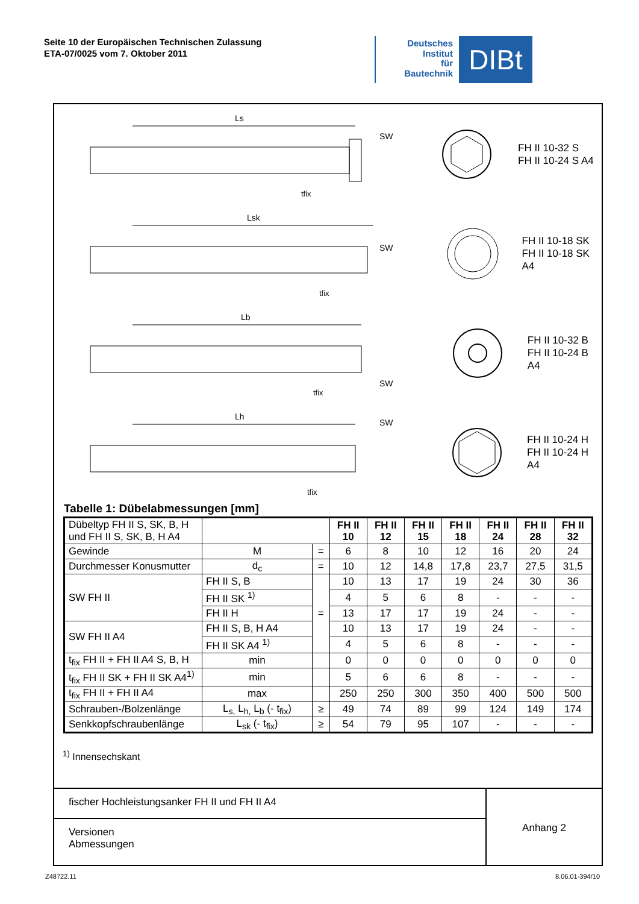Seite 10 der Europäischen Technischen Zulassung
ETA-07/0025 vom 7. Oktober 2011
Deutsches
Institut
für
Bautechnik
DIBt
Ls
SW
tfix
FH II 10-32 S
FH II 10-24 S A4
Lsk
SW
tfix
FH II 10-18 SK
FH II 10-18 SK A4
Lb
SW
tfix
FH II 10-32 B
FH II 10-24 B A4
Lh
SW
tfix
FH II 10-24 H
FH II 10-24 H A4
Tabelle 1: Dübelabmessungen [mm]
| Dübeltyp FH II S, SK, B, H und FH II S, SK, B, H A4 | | | FH II 10 | FH II 12 | FH II 15 | FH II 18 | FH II 24 | FH II 28 | FH II 32 |
| Gewinde | M | = | 6 | 8 | 10 | 12 | 16 | 20 | 24 |
| Durchmesser Konusmutter | d<sub>c</sub> | = | 10 | 12 | 14,8 | 17,8 | 23,7 | 27,5 | 31,5 |
| SW FH II | FH II S, B | = | 10 | 13 | 17 | 19 | 24 | 30 | 36 |
| | FH II SK <sup>1)</sup> | | 4 | 5 | 6 | 8 | - | - | - |
| | FH II H | | 13 | 17 | 17 | 19 | 24 | - | - |
| SW FH II A4 | FH II S, B, H A4 | | 10 | 13 | 17 | 19 | 24 | - | - |
| | FH II SK A4 <sup>1)</sup> | | 4 | 5 | 6 | 8 | - | - | - |
| t<sub>fix</sub> FH II + FH II A4 S, B, H | min | | 0 | 0 | 0 | 0 | 0 | 0 | 0 |
| t<sub>fix</sub> FH II SK + FH II SK A4<sup>1)</sup> | min | | 5 | 6 | 6 | 8 | - | - | - |
| t<sub>fix</sub> FH II + FH II A4 | max | | 250 | 250 | 300 | 350 | 400 | 500 | 500 |
| Schrauben-/Bolzenlänge | L<sub>s,</sub> L<sub>h,</sub> L<sub>b</sub> (- t<sub>fix</sub>) | ≥ | 49 | 74 | 89 | 99 | 124 | 149 | 174 |
| Senkkopfschraubenlänge | L<sub>sk</sub> (- t<sub>fix</sub>) | ≥ | 54 | 79 | 95 | 107 | - | - | - |
<sup>1)</sup> Innensechskant
fischer Hochleistungsanker FH II und FH II A4
Versionen
Abmessungen
Anhang 2
Z48722.11 8.06.01-394/10